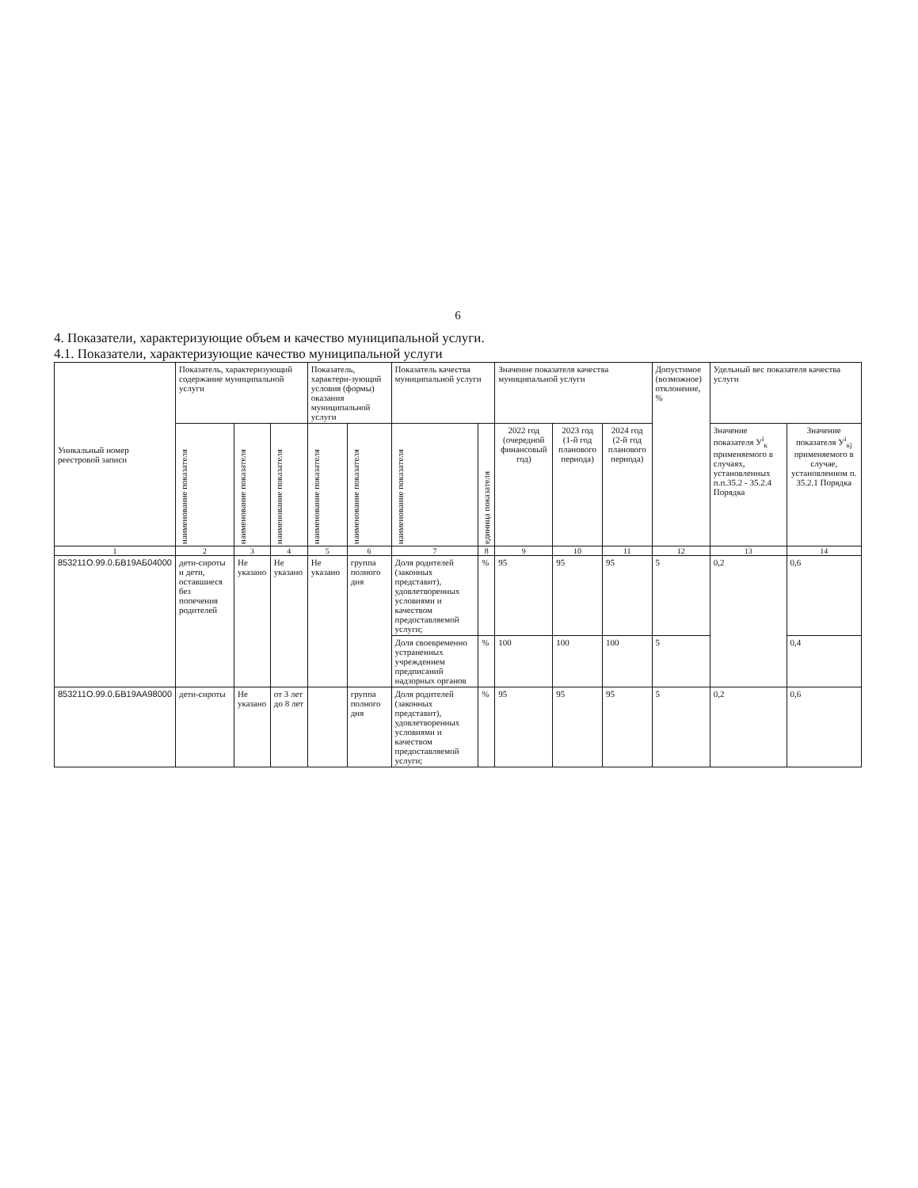6
4. Показатели, характеризующие объем и качество муниципальной услуги.
4.1. Показатели, характеризующие качество муниципальной услуги
| Уникальный номер реестровой записи | Показатель, характеризующий содержание муниципальной услуги | | | Показатель, характери-зующий условия (формы) оказания муниципальной услуги | | Показатель качества муниципальной услуги | | Значение показателя качества муниципальной услуги | | | Допустимое (возможное) отклонение, % | Удельный вес показателя качества услуги | |
| --- | --- | --- | --- | --- | --- | --- | --- | --- | --- | --- | --- | --- | --- |
| | наименование показателя | наименование показателя | наименование показателя | наименование показателя | наименование показателя | наименование показателя | единица показателя | 2022 год (очередной финансовый год) | 2023 год (1-й год планового периода) | 2024 год (2-й год планового периода) | | Значение показателя У<sup>i</sup><sub>к</sub> применяемого в случаях, установленных п.п.35.2 - 35.2.4 Порядка | Значение показателя У<sup>i</sup><sub>кj</sub> применяемого в случае, установленном п. 35.2.1 Порядка |
| 1 | 2 | 3 | 4 | 5 | 6 | 7 | 8 | 9 | 10 | 11 | 12 | 13 | 14 |
| 853211О.99.0.БВ19АБ04000 | дети-сироты и дети, оставшиеся без попечения родителей | Не указано | Не указано | Не указано | группа полного дня | Доля родителей (законных представит), удовлетворенных условиями и качеством предоставляемой услуги; | % | 95 | 95 | 95 | 5 | 0,2 | 0,6 |
| | | | | | | Доля своевременно устраненных учреждением предписаний надзорных органов | % | 100 | 100 | 100 | 5 | | 0,4 |
| 853211О.99.0.БВ19АА98000 | дети-сироты | Не указано | от 3 лет до 8 лет | | группа полного дня | Доля родителей (законных представит), удовлетворенных условиями и качеством предоставляемой услуги; | % | 95 | 95 | 95 | 5 | 0,2 | 0,6 |